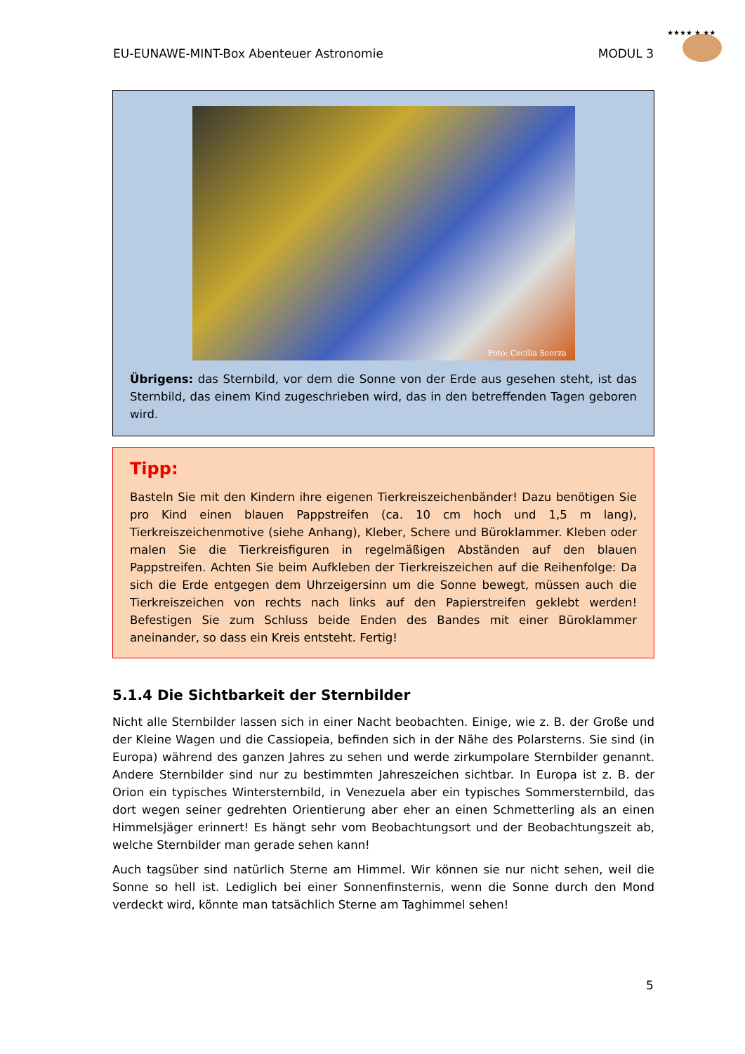EU-EUNAWE-MINT-Box Abenteuer Astronomie MODUL 3
★★★★ ★ ★★
Foto: Cecilia Scorza
Übrigens: das Sternbild, vor dem die Sonne von der Erde aus gesehen steht, ist das Sternbild, das einem Kind zugeschrieben wird, das in den betreffenden Tagen geboren wird.
Tipp:
Basteln Sie mit den Kindern ihre eigenen Tierkreiszeichenbänder! Dazu benötigen Sie pro Kind einen blauen Pappstreifen (ca. 10 cm hoch und 1,5 m lang), Tierkreiszeichenmotive (siehe Anhang), Kleber, Schere und Büroklammer. Kleben oder malen Sie die Tierkreisfiguren in regelmäßigen Abständen auf den blauen Pappstreifen. Achten Sie beim Aufkleben der Tierkreiszeichen auf die Reihenfolge: Da sich die Erde entgegen dem Uhrzeigersinn um die Sonne bewegt, müssen auch die Tierkreiszeichen von rechts nach links auf den Papierstreifen geklebt werden! Befestigen Sie zum Schluss beide Enden des Bandes mit einer Büroklammer aneinander, so dass ein Kreis entsteht. Fertig!
5.1.4 Die Sichtbarkeit der Sternbilder
Nicht alle Sternbilder lassen sich in einer Nacht beobachten. Einige, wie z. B. der Große und der Kleine Wagen und die Cassiopeia, befinden sich in der Nähe des Polarsterns. Sie sind (in Europa) während des ganzen Jahres zu sehen und werde zirkumpolare Sternbilder genannt. Andere Sternbilder sind nur zu bestimmten Jahreszeichen sichtbar. In Europa ist z. B. der Orion ein typisches Wintersternbild, in Venezuela aber ein typisches Sommersternbild, das dort wegen seiner gedrehten Orientierung aber eher an einen Schmetterling als an einen Himmelsjäger erinnert! Es hängt sehr vom Beobachtungsort und der Beobachtungszeit ab, welche Sternbilder man gerade sehen kann!
Auch tagsüber sind natürlich Sterne am Himmel. Wir können sie nur nicht sehen, weil die Sonne so hell ist. Lediglich bei einer Sonnenfinsternis, wenn die Sonne durch den Mond verdeckt wird, könnte man tatsächlich Sterne am Taghimmel sehen!
5